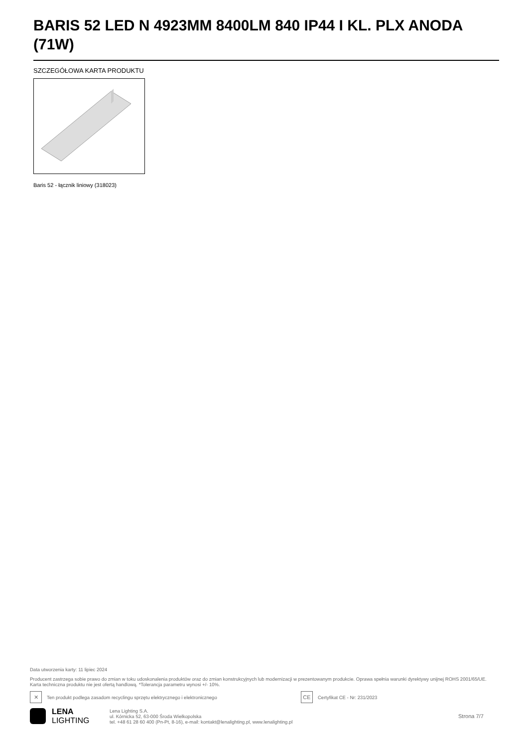BARIS 52 LED N 4923MM 8400LM 840 IP44 I KL. PLX ANODA (71W)
SZCZEGÓŁOWA KARTA PRODUKTU
Baris 52 - łącznik liniowy (318023)
Data utworzenia karty: 11 lipiec 2024
Producent zastrzega sobie prawo do zmian w toku udoskonalenia produktów oraz do zmian konstrukcyjnych lub modernizacji w prezentowanym produkcie. Oprawa spełnia warunki dyrektywy unijnej ROHS 2001/65/UE. Karta techniczna produktu nie jest ofertą handlową. *Tolerancja parametru wynosi +/- 10%.
✕
Ten produkt podlega zasadom recyclingu sprzętu elektrycznego i elektronicznego
CE
Certyfikat CE - Nr: 231/2023
LENA
LIGHTING
Lena Lighting S.A.
ul. Kórnicka 52, 63-000 Środa Wielkopolska
tel. +48 61 28 60 400 (Pn-Pt, 8-16), e-mail: kontakt@lenalighting.pl, www.lenalighting.pl
Strona 7/7